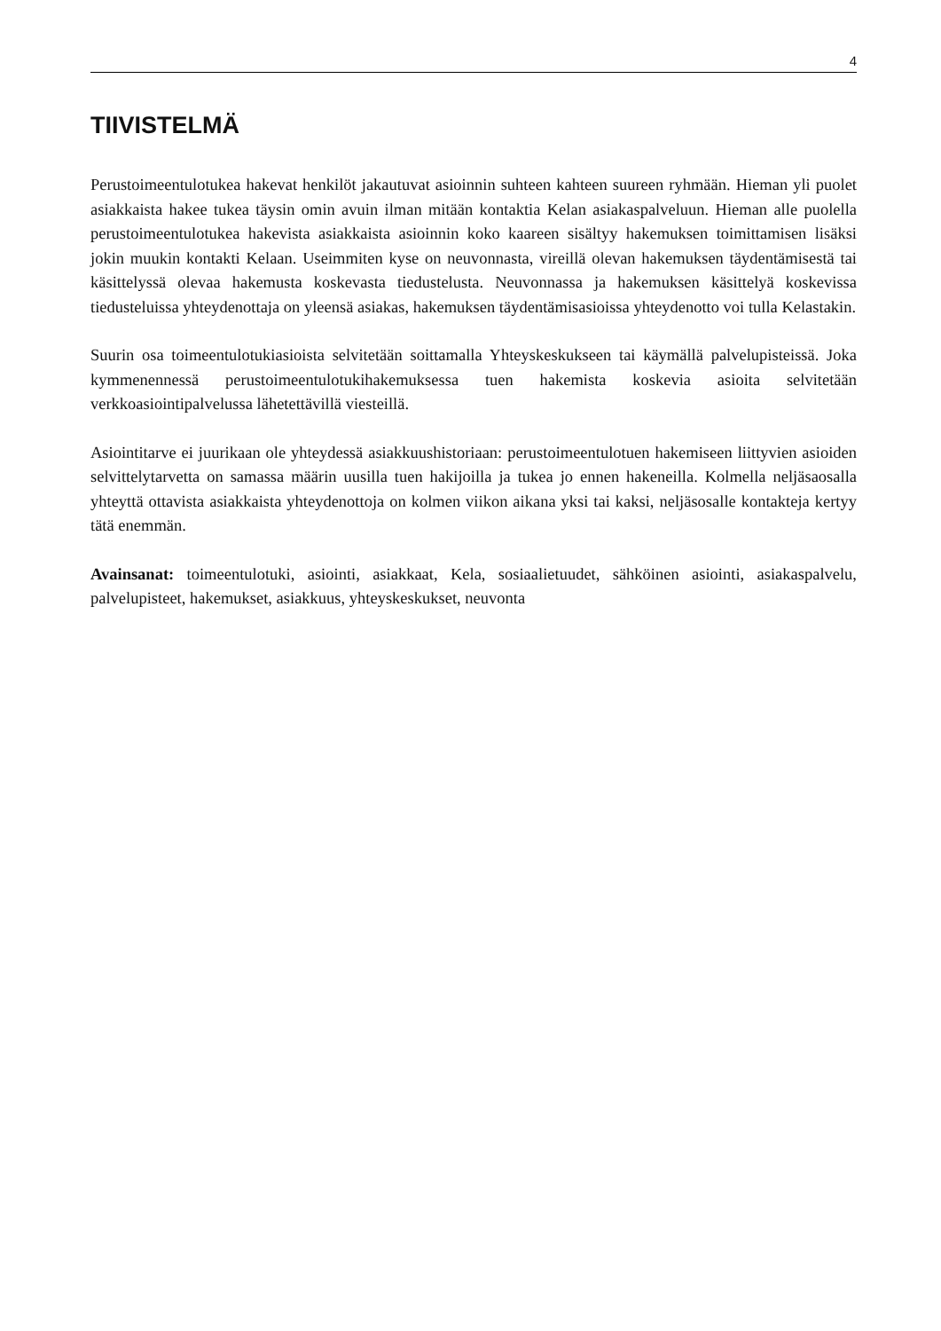4
TIIVISTELMÄ
Perustoimeentulotukea hakevat henkilöt jakautuvat asioinnin suhteen kahteen suureen ryhmään. Hieman yli puolet asiakkaista hakee tukea täysin omin avuin ilman mitään kontaktia Kelan asiakaspalveluun. Hieman alle puolella perustoimeentulotukea hakevista asiakkaista asioinnin koko kaareen sisältyy hakemuksen toimittamisen lisäksi jokin muukin kontakti Kelaan. Useimmiten kyse on neuvonnasta, vireillä olevan hakemuksen täydentämisestä tai käsittelyssä olevaa hakemusta koskevasta tiedustelusta. Neuvonnassa ja hakemuksen käsittelyä koskevissa tiedusteluissa yhteydenottaja on yleensä asiakas, hakemuksen täydentämisasioissa yhteydenotto voi tulla Kelastakin.
Suurin osa toimeentulotukiasioista selvitetään soittamalla Yhteyskeskukseen tai käymällä palvelupisteissä. Joka kymmenennessä perustoimeentulotukihakemuksessa tuen hakemista koskevia asioita selvitetään verkkoasiointipalvelussa lähetettävillä viesteillä.
Asiointitarve ei juurikaan ole yhteydessä asiakkuushistoriaan: perustoimeentulotuen hakemiseen liittyvien asioiden selvittelytarvetta on samassa määrin uusilla tuen hakijoilla ja tukea jo ennen hakeneilla. Kolmella neljäsaosalla yhteyttä ottavista asiakkaista yhteydenottoja on kolmen viikon aikana yksi tai kaksi, neljäsosalle kontakteja kertyy tätä enemmän.
Avainsanat: toimeentulotuki, asiointi, asiakkaat, Kela, sosiaalietuudet, sähköinen asiointi, asiakaspalvelu, palvelupisteet, hakemukset, asiakkuus, yhteyskeskukset, neuvonta